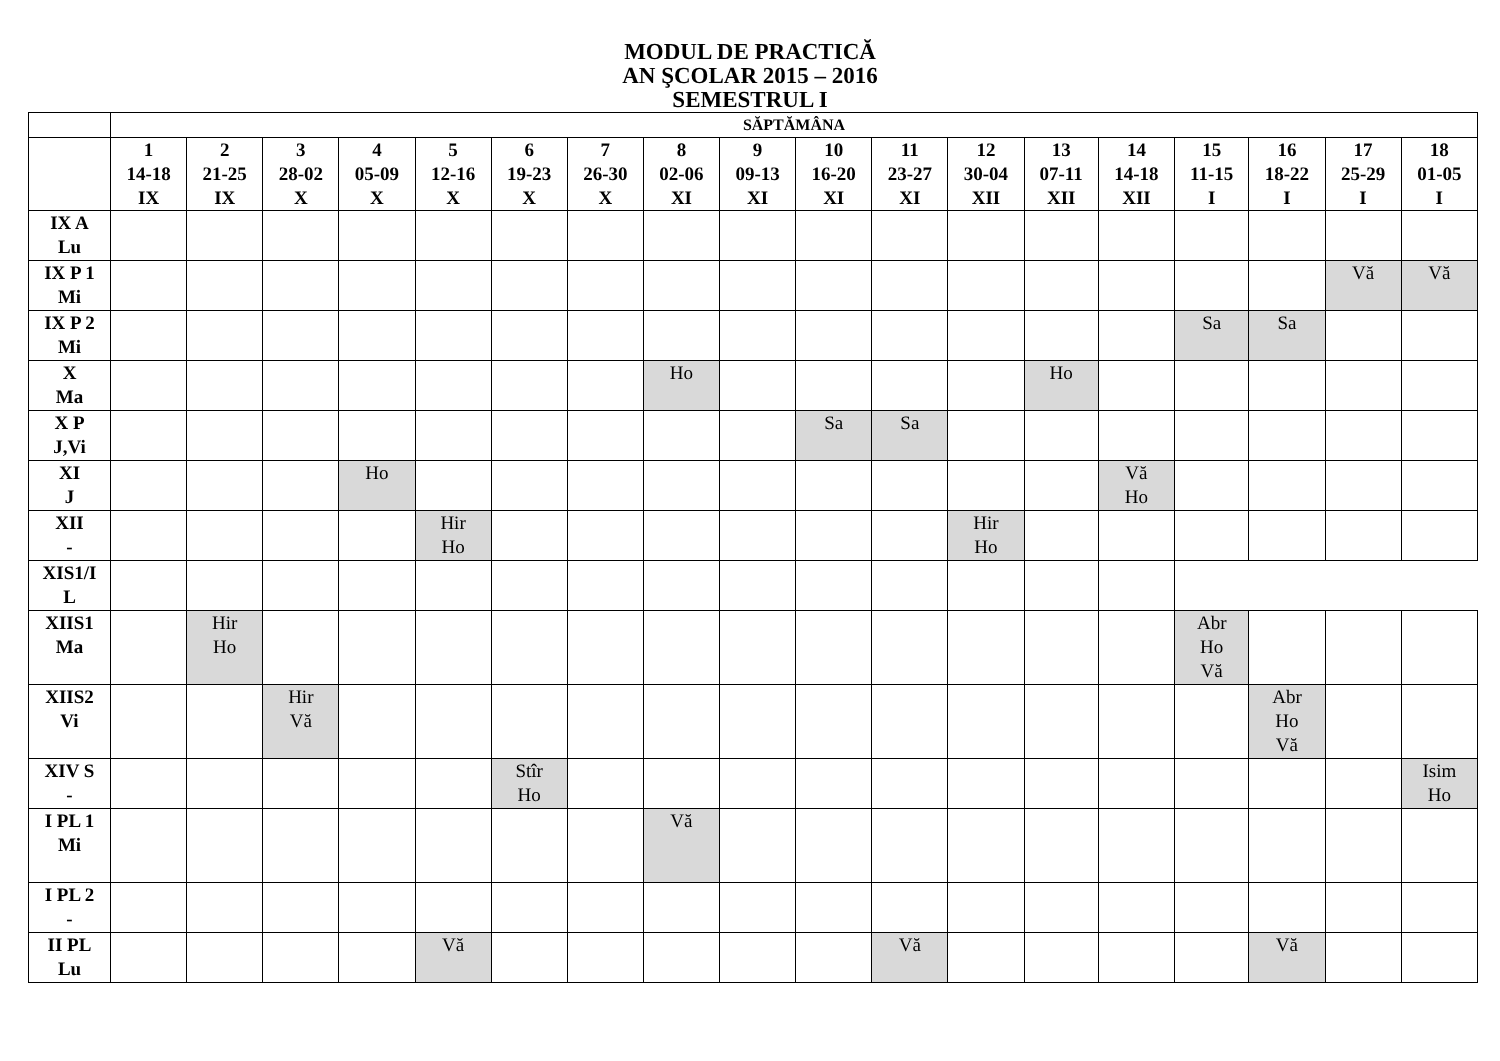MODUL DE PRACTICĂ
AN ŞCOLAR 2015 – 2016
SEMESTRUL I
| | SĂPTĂMÂNA | | | | | | | | | | | | | | | | | |
| --- | --- | --- | --- | --- | --- | --- | --- | --- | --- | --- | --- | --- | --- | --- | --- | --- | --- | --- |
| | 1 14-18 IX | 2 21-25 IX | 3 28-02 X | 4 05-09 X | 5 12-16 X | 6 19-23 X | 7 26-30 X | 8 02-06 XI | 9 09-13 XI | 10 16-20 XI | 11 23-27 XI | 12 30-04 XII | 13 07-11 XII | 14 14-18 XII | 15 11-15 I | 16 18-22 I | 17 25-29 I | 18 01-05 I |
| IX A Lu | | | | | | | | | | | | | | | | | | |
| IX P 1 Mi | | | | | | | | | | | | | | | | | Vă | Vă |
| IX P 2 Mi | | | | | | | | | | | | | | | Sa | Sa | | |
| X Ma | | | | | | | | Ho | | | | | Ho | | | | | |
| X P J,Vi | | | | | | | | | | Sa | Sa | | | | | | | |
| XI J | | | | Ho | | | | | | | | | | Vă Ho | | | | |
| XII - | | | | | Hir Ho | | | | | | | Hir Ho | | | | | | |
| XIS1/I L | | | | | | | | | | | | | | | | | | |
| XIIS1 Ma | | Hir Ho | | | | | | | | | | | | | Abr Ho Vă | | | |
| XIIS2 Vi | | | Hir Vă | | | | | | | | | | | | | Abr Ho Vă | | |
| XIV S - | | | | | | Stîr Ho | | | | | | | | | | | | Isim Ho |
| I PL 1 Mi | | | | | | | | Vă | | | | | | | | | | |
| I PL 2 - | | | | | | | | | | | | | | | | | | |
| II PL Lu | | | | | Vă | | | | | | Vă | | | | | Vă | | |